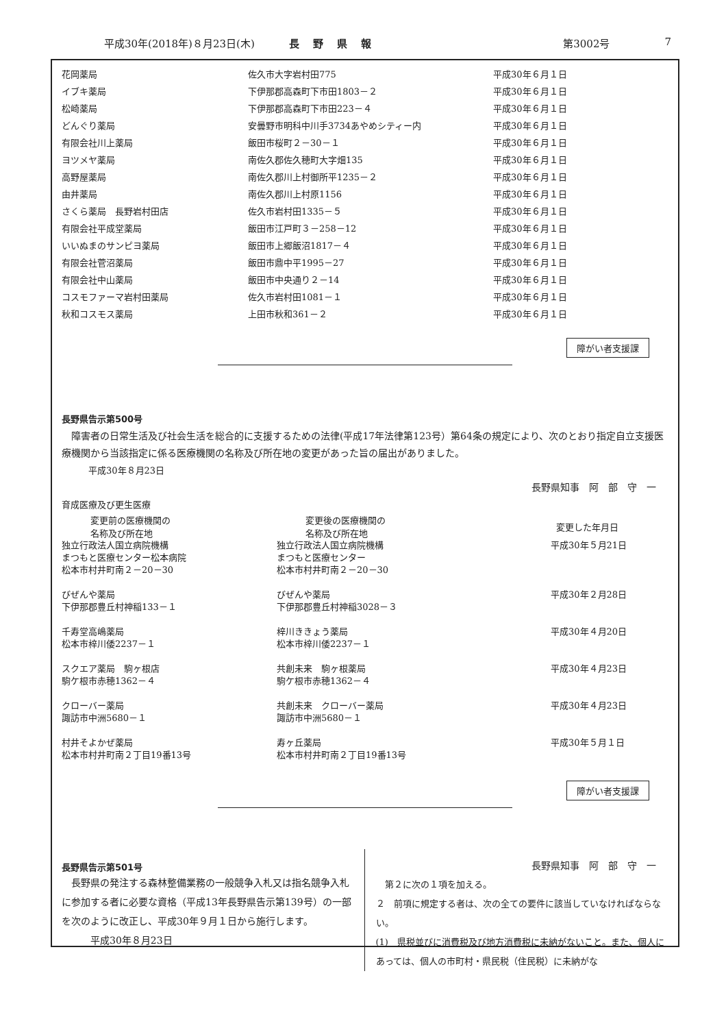平成30年(2018年)８月23日(木) 長野県報 第3002号 7
| 花岡薬局 | 佐久市大字岩村田775 | 平成30年６月１日 |
| イブキ薬局 | 下伊那郡高森町下市田1803－２ | 平成30年６月１日 |
| 松崎薬局 | 下伊那郡高森町下市田223－４ | 平成30年６月１日 |
| どんぐり薬局 | 安曇野市明科中川手3734あやめシティー内 | 平成30年６月１日 |
| 有限会社川上薬局 | 飯田市桜町２－30－１ | 平成30年６月１日 |
| ヨツメヤ薬局 | 南佐久郡佐久穂町大字畑135 | 平成30年６月１日 |
| 高野屋薬局 | 南佐久郡川上村御所平1235－２ | 平成30年６月１日 |
| 由井薬局 | 南佐久郡川上村原1156 | 平成30年６月１日 |
| さくら薬局 長野岩村田店 | 佐久市岩村田1335－５ | 平成30年６月１日 |
| 有限会社平成堂薬局 | 飯田市江戸町３－258－12 | 平成30年６月１日 |
| いいぬまのサンピヨ薬局 | 飯田市上郷飯沼1817－４ | 平成30年６月１日 |
| 有限会社菅沼薬局 | 飯田市鼎中平1995－27 | 平成30年６月１日 |
| 有限会社中山薬局 | 飯田市中央通り２－14 | 平成30年６月１日 |
| コスモファーマ岩村田薬局 | 佐久市岩村田1081－１ | 平成30年６月１日 |
| 秋和コスモス薬局 | 上田市秋和361－２ | 平成30年６月１日 |
障がい者支援課
長野県告示第500号
　障害者の日常生活及び社会生活を総合的に支援するための法律(平成17年法律第123号）第64条の規定により、次のとおり指定自立支援医療機関から当該指定に係る医療機関の名称及び所在地の変更があった旨の届出がありました。
　　　平成30年８月23日
長野県知事　阿　部　守　一
育成医療及び更生医療
| 変更前の医療機関の 名称及び所在地 | 変更後の医療機関の 名称及び所在地 | 変更した年月日 |
| --- | --- | --- |
| 独立行政法人国立病院機構 まつもと医療センター松本病院 松本市村井町南２－20－30 | 独立行政法人国立病院機構 まつもと医療センター 松本市村井町南２－20－30 | 平成30年５月21日 |
| びぜんや薬局 下伊那郡豊丘村神稲133－１ | びぜんや薬局 下伊那郡豊丘村神稲3028－３ | 平成30年２月28日 |
| 千寿堂高嶋薬局 松本市梓川倭2237－１ | 梓川ききょう薬局 松本市梓川倭2237－１ | 平成30年４月20日 |
| スクエア薬局 駒ヶ根店 駒ケ根市赤穂1362－４ | 共創未来 駒ヶ根薬局 駒ケ根市赤穂1362－４ | 平成30年４月23日 |
| クローバー薬局 諏訪市中洲5680－１ | 共創未来 クローバー薬局 諏訪市中洲5680－１ | 平成30年４月23日 |
| 村井そよかぜ薬局 松本市村井町南２丁目19番13号 | 寿ヶ丘薬局 松本市村井町南２丁目19番13号 | 平成30年５月１日 |
障がい者支援課
長野県告示第501号
　長野県の発注する森林整備業務の一般競争入札又は指名競争入札に参加する者に必要な資格（平成13年長野県告示第139号）の一部を次のように改正し、平成30年９月１日から施行します。
　　　平成30年８月23日
長野県知事　阿　部　守　一
　第２に次の１項を加える。
２　前項に規定する者は、次の全ての要件に該当していなければならない。
(1)　県税並びに消費税及び地方消費税に未納がないこと。また、個人にあっては、個人の市町村・県民税（住民税）に未納がな